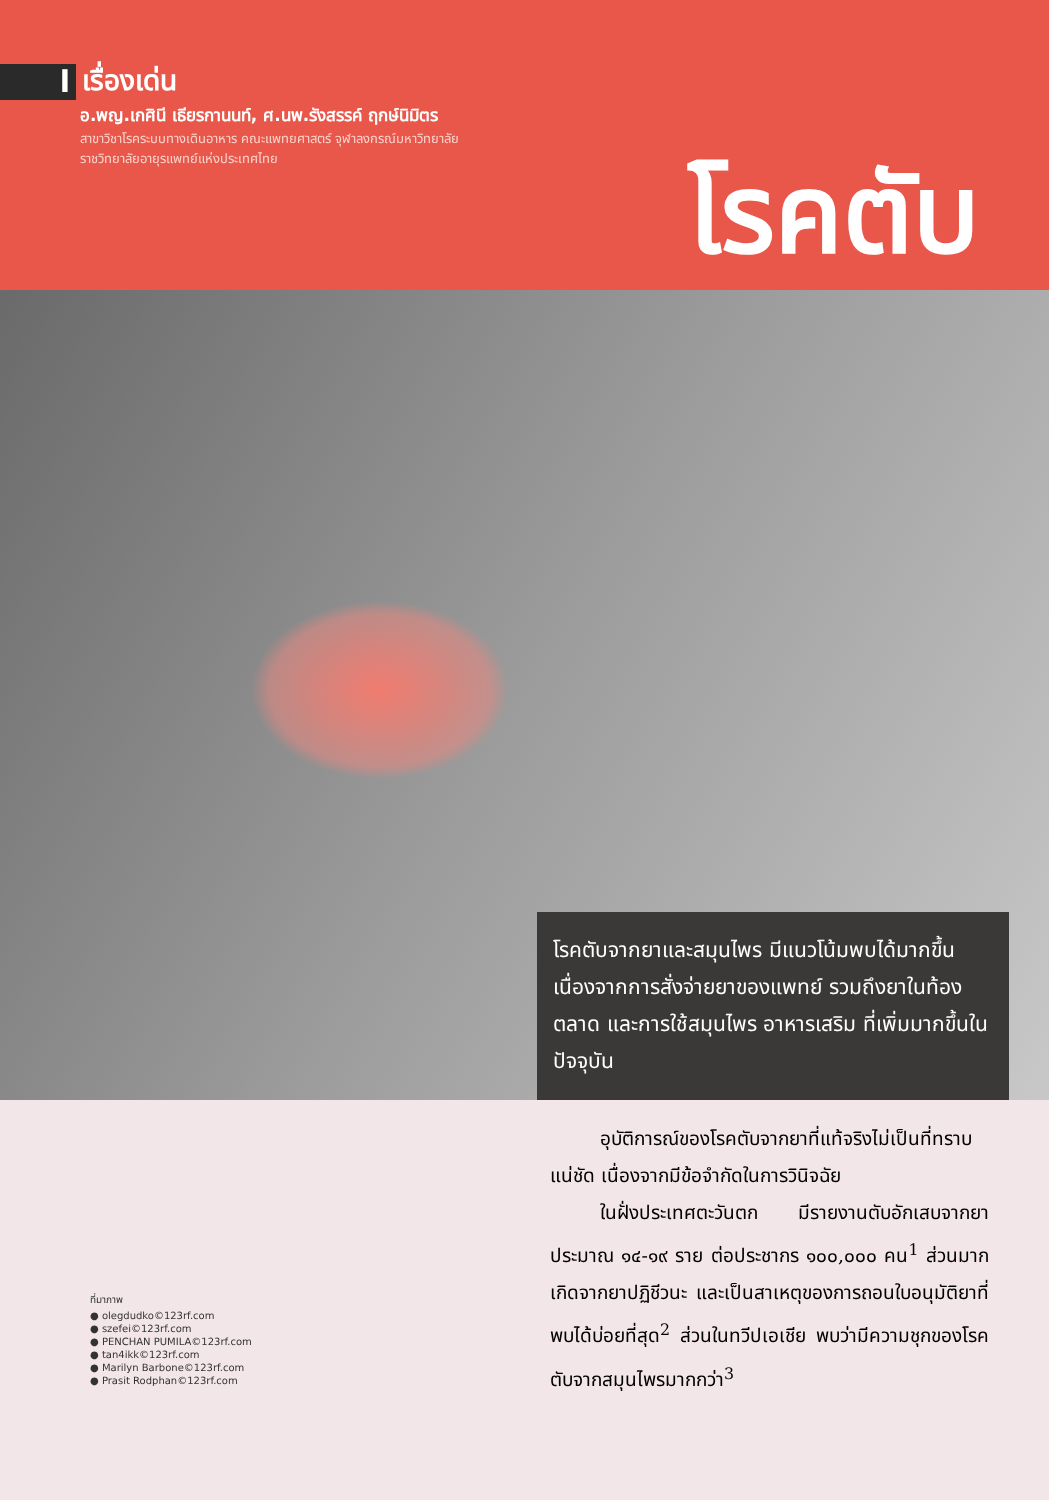l
เรื่องเด่น
อ.พญ.เกศินี เธียรกานนท์, ศ.นพ.รังสรรค์ ฤกษ์นิมิตร
สาขาวิชาโรคระบบทางเดินอาหาร คณะแพทยศาสตร์ จุฬาลงกรณ์มหาวิทยาลัย
ราชวิทยาลัยอายุรแพทย์แห่งประเทศไทย
โรคตับ
โรคตับจากยาและสมุนไพร มีแนวโน้มพบได้มากขึ้น เนื่องจากการสั่งจ่ายยาของแพทย์ รวมถึงยาในท้องตลาด และการใช้สมุนไพร อาหารเสริม ที่เพิ่มมากขึ้นในปัจจุบัน
ที่มาภาพ
● olegdudko©123rf.com
● szefei©123rf.com
● PENCHAN PUMILA©123rf.com
● tan4ikk©123rf.com
● Marilyn Barbone©123rf.com
● Prasit Rodphan©123rf.com
อุบัติการณ์ของโรคตับจากยาที่แท้จริงไม่เป็นที่ทราบแน่ชัด เนื่องจากมีข้อจำกัดในการวินิจฉัย
ในฝั่งประเทศตะวันตก มีรายงานตับอักเสบจากยา ประมาณ ๑๔-๑๙ ราย ต่อประชากร ๑๐๐,๐๐๐ คน<sup>1</sup> ส่วนมากเกิดจากยาปฏิชีวนะ และเป็นสาเหตุของการถอนใบอนุมัติยาที่พบได้บ่อยที่สุด<sup>2</sup> ส่วนในทวีปเอเชีย พบว่ามีความชุกของโรคตับจากสมุนไพรมากกว่า<sup>3</sup>